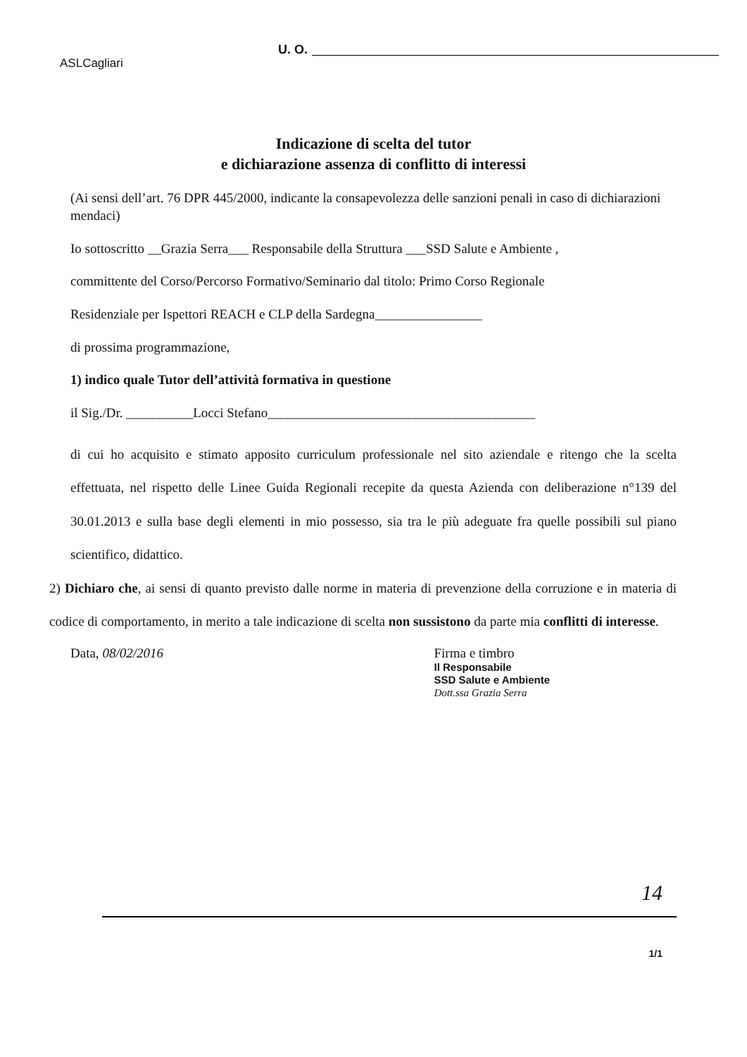ASLCagliari
U. O.
Indicazione di scelta del tutor
e dichiarazione assenza di conflitto di interessi
(Ai sensi dell’art. 76 DPR 445/2000, indicante la consapevolezza delle sanzioni penali in caso di dichiarazioni mendaci)
Io sottoscritto __Grazia Serra___ Responsabile della Struttura ___SSD Salute e Ambiente ,
committente del Corso/Percorso Formativo/Seminario dal titolo: Primo Corso Regionale
Residenziale per Ispettori REACH e CLP della Sardegna________________
di prossima programmazione,
1) indico quale Tutor dell’attività formativa in questione
il Sig./Dr. __________Locci Stefano________________________________________
di cui ho acquisito e stimato apposito curriculum professionale nel sito aziendale e ritengo che la scelta effettuata, nel rispetto delle Linee Guida Regionali recepite da questa Azienda con deliberazione n°139 del 30.01.2013 e sulla base degli elementi in mio possesso, sia tra le più adeguate fra quelle possibili sul piano scientifico, didattico.
2) Dichiaro che, ai sensi di quanto previsto dalle norme in materia di prevenzione della corruzione e in materia di codice di comportamento, in merito a tale indicazione di scelta non sussistono da parte mia conflitti di interesse.
Data, 08/02/2016 Firma e timbro
Il Responsabile
SSD Salute e Ambiente
Dott.ssa Grazia Serra
14
1/1